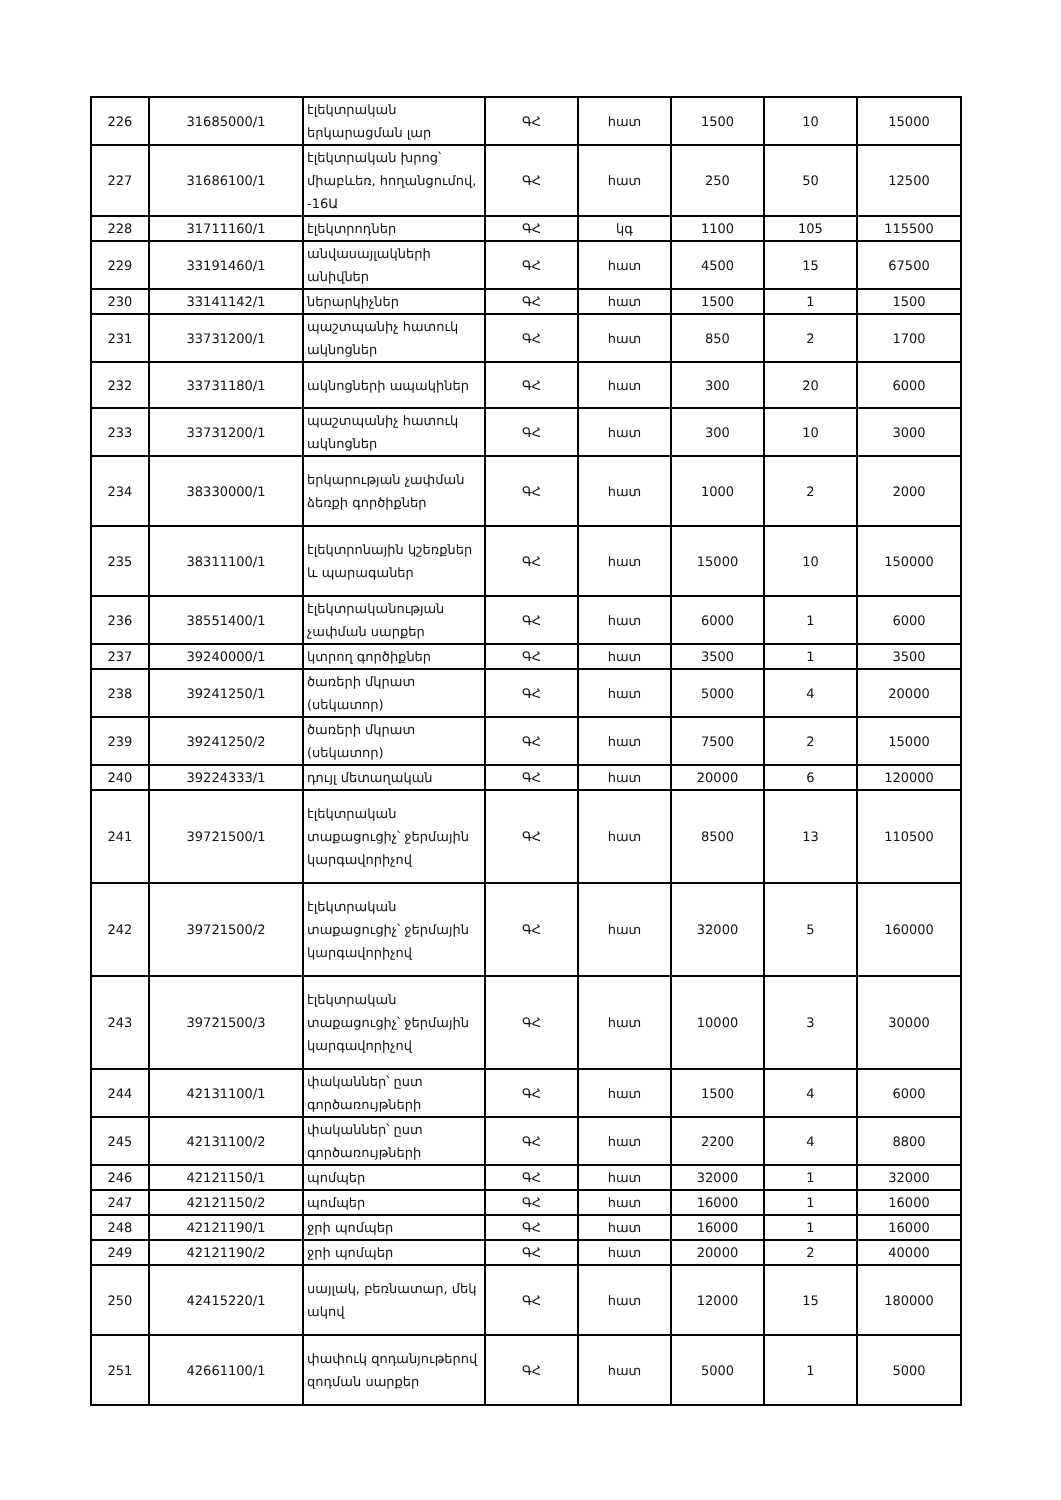| 226 | 31685000/1 | էլեկտրական երկարացման լար | ԳՀ | հատ | 1500 | 10 | 15000 |
| 227 | 31686100/1 | էլեկտրական խրոց՝ միաբևեռ, հողանցումով, -16Ա | ԳՀ | հատ | 250 | 50 | 12500 |
| 228 | 31711160/1 | էլեկտրոդներ | ԳՀ | կգ | 1100 | 105 | 115500 |
| 229 | 33191460/1 | անվասայլակների անիվներ | ԳՀ | հատ | 4500 | 15 | 67500 |
| 230 | 33141142/1 | ներարկիչներ | ԳՀ | հատ | 1500 | 1 | 1500 |
| 231 | 33731200/1 | պաշտպանիչ հատուկ ակնոցներ | ԳՀ | հատ | 850 | 2 | 1700 |
| 232 | 33731180/1 | ակնոցների ապակիներ | ԳՀ | հատ | 300 | 20 | 6000 |
| 233 | 33731200/1 | պաշտպանիչ հատուկ ակնոցներ | ԳՀ | հատ | 300 | 10 | 3000 |
| 234 | 38330000/1 | երկարության չափման ձեռքի գործիքներ | ԳՀ | հատ | 1000 | 2 | 2000 |
| 235 | 38311100/1 | էլեկտրոնային կշեռքներ և պարագաներ | ԳՀ | հատ | 15000 | 10 | 150000 |
| 236 | 38551400/1 | էլեկտրականության չափման սարքեր | ԳՀ | հատ | 6000 | 1 | 6000 |
| 237 | 39240000/1 | կտրող գործիքներ | ԳՀ | հատ | 3500 | 1 | 3500 |
| 238 | 39241250/1 | ծառերի մկրատ (սեկատոր) | ԳՀ | հատ | 5000 | 4 | 20000 |
| 239 | 39241250/2 | ծառերի մկրատ (սեկատոր) | ԳՀ | հատ | 7500 | 2 | 15000 |
| 240 | 39224333/1 | դույլ մետաղական | ԳՀ | հատ | 20000 | 6 | 120000 |
| 241 | 39721500/1 | էլեկտրական տաքացուցիչ՝ ջերմային կարգավորիչով | ԳՀ | հատ | 8500 | 13 | 110500 |
| 242 | 39721500/2 | էլեկտրական տաքացուցիչ՝ ջերմային կարգավորիչով | ԳՀ | հատ | 32000 | 5 | 160000 |
| 243 | 39721500/3 | էլեկտրական տաքացուցիչ՝ ջերմային կարգավորիչով | ԳՀ | հատ | 10000 | 3 | 30000 |
| 244 | 42131100/1 | փականներ՝ ըստ գործառույթների | ԳՀ | հատ | 1500 | 4 | 6000 |
| 245 | 42131100/2 | փականներ՝ ըստ գործառույթների | ԳՀ | հատ | 2200 | 4 | 8800 |
| 246 | 42121150/1 | պոմպեր | ԳՀ | հատ | 32000 | 1 | 32000 |
| 247 | 42121150/2 | պոմպեր | ԳՀ | հատ | 16000 | 1 | 16000 |
| 248 | 42121190/1 | ջրի պոմպեր | ԳՀ | հատ | 16000 | 1 | 16000 |
| 249 | 42121190/2 | ջրի պոմպեր | ԳՀ | հատ | 20000 | 2 | 40000 |
| 250 | 42415220/1 | սայլակ, բեռնատար, մեկ ակով | ԳՀ | հատ | 12000 | 15 | 180000 |
| 251 | 42661100/1 | փափուկ զոդանյութերով զոդման սարքեր | ԳՀ | հատ | 5000 | 1 | 5000 |